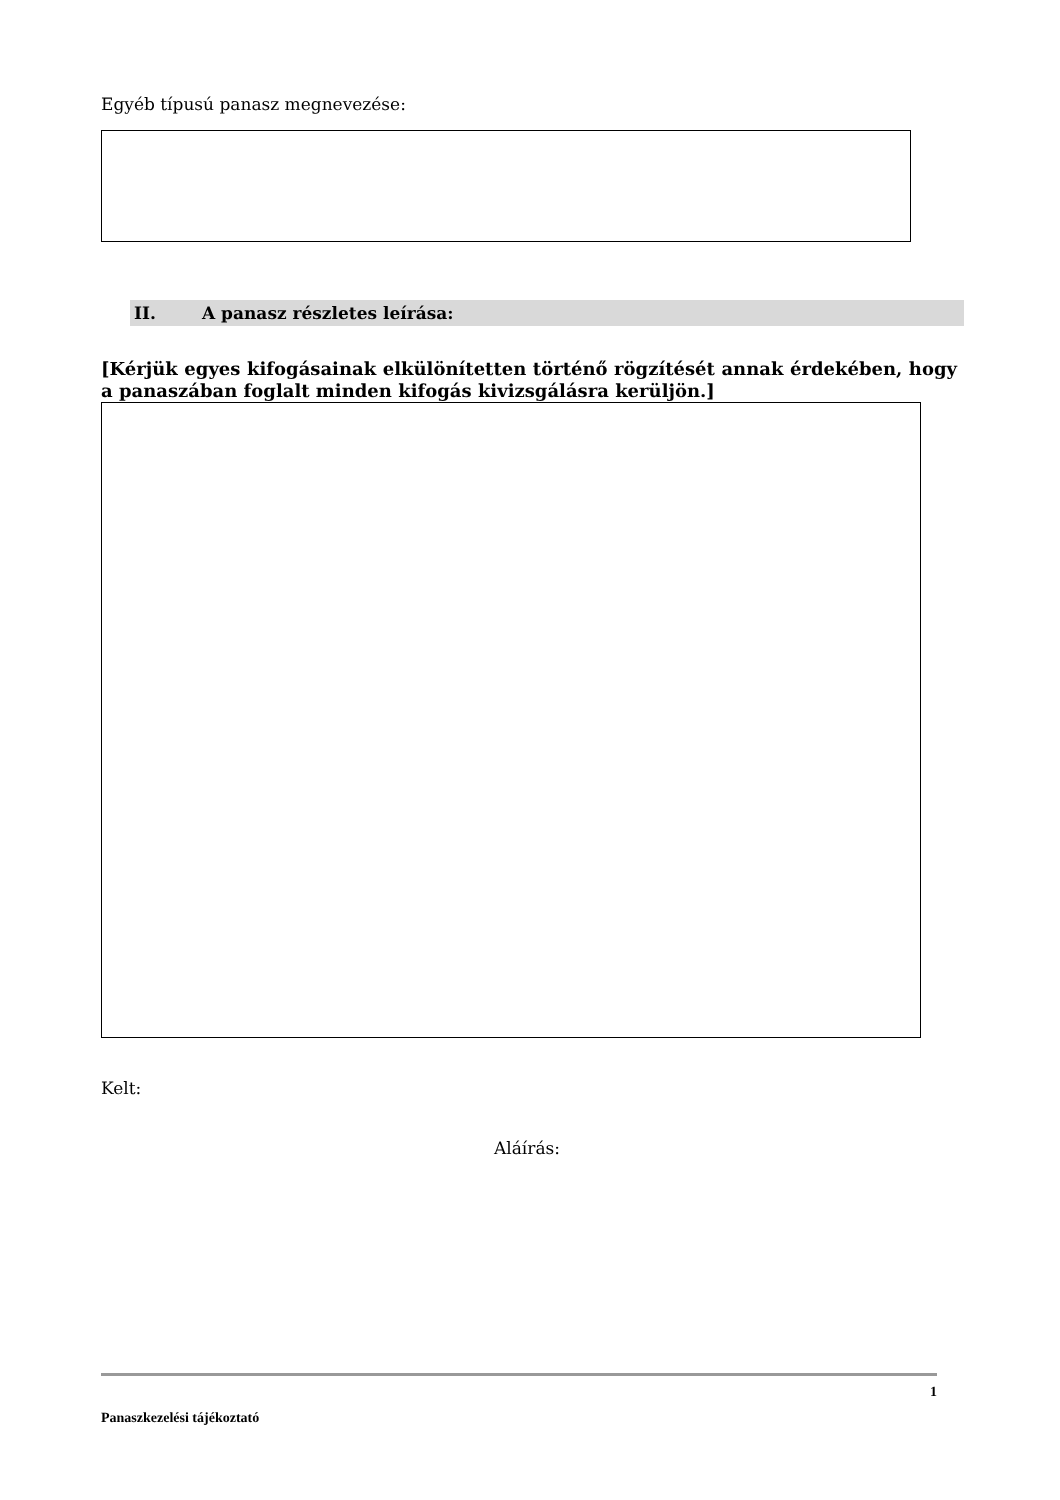Egyéb típusú panasz megnevezése:
II. A panasz részletes leírása:
[Kérjük egyes kifogásainak elkülönítetten történő rögzítését annak érdekében, hogy a panaszában foglalt minden kifogás kivizsgálásra kerüljön.]
Kelt:
Aláírás:
1
Panaszkezelési tájékoztató